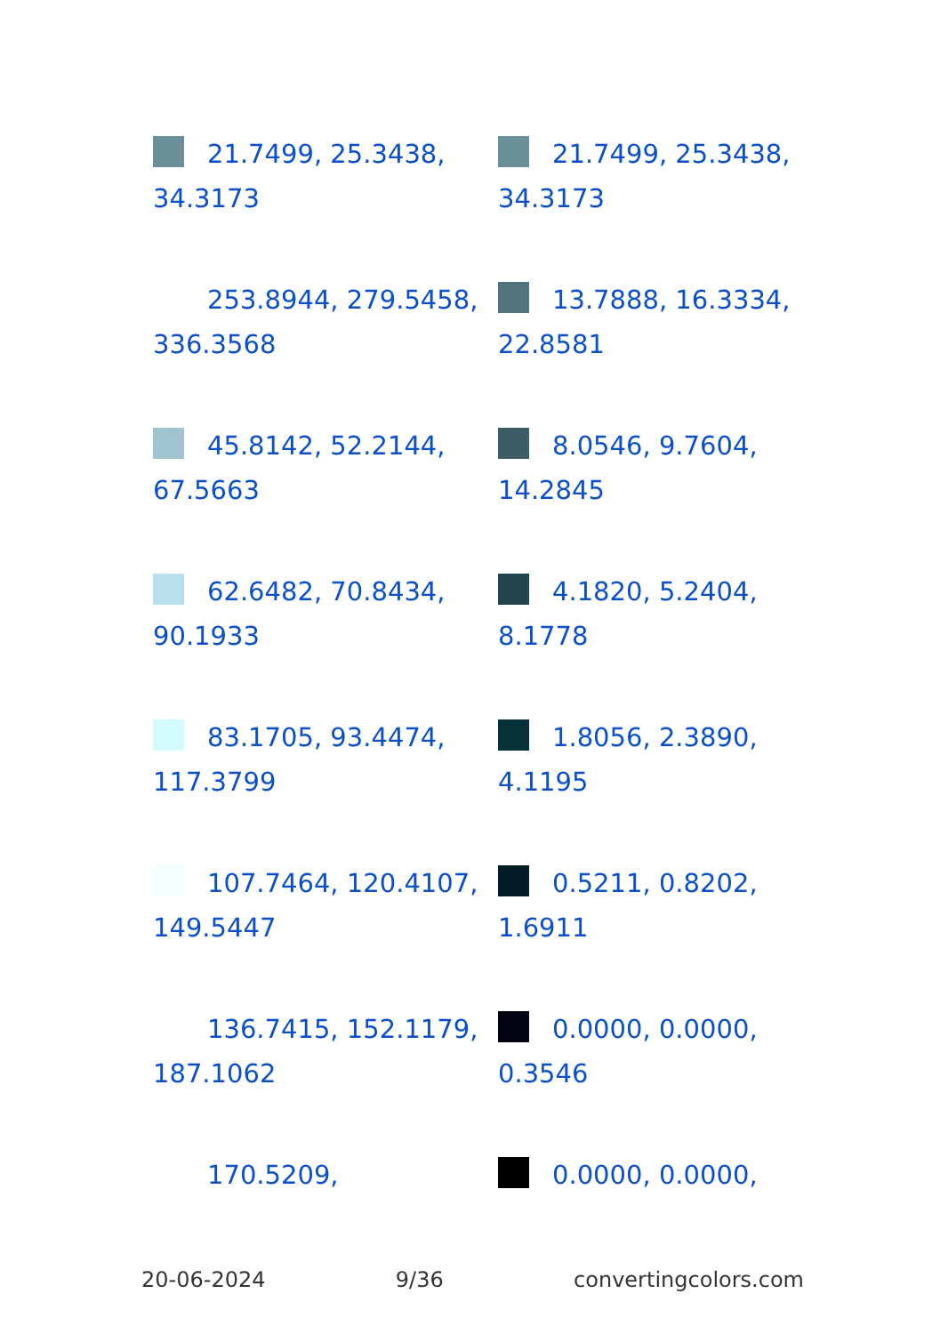21.7499, 25.3438, 34.3173
21.7499, 25.3438, 34.3173
253.8944, 279.5458, 336.3568
13.7888, 16.3334, 22.8581
45.8142, 52.2144, 67.5663
8.0546, 9.7604, 14.2845
62.6482, 70.8434, 90.1933
4.1820, 5.2404, 8.1778
83.1705, 93.4474, 117.3799
1.8056, 2.3890, 4.1195
107.7464, 120.4107, 149.5447
0.5211, 0.8202, 1.6911
136.7415, 152.1179, 187.1062
0.0000, 0.0000, 0.3546
170.5209,
0.0000, 0.0000,
20-06-2024 9/36 convertingcolors.com